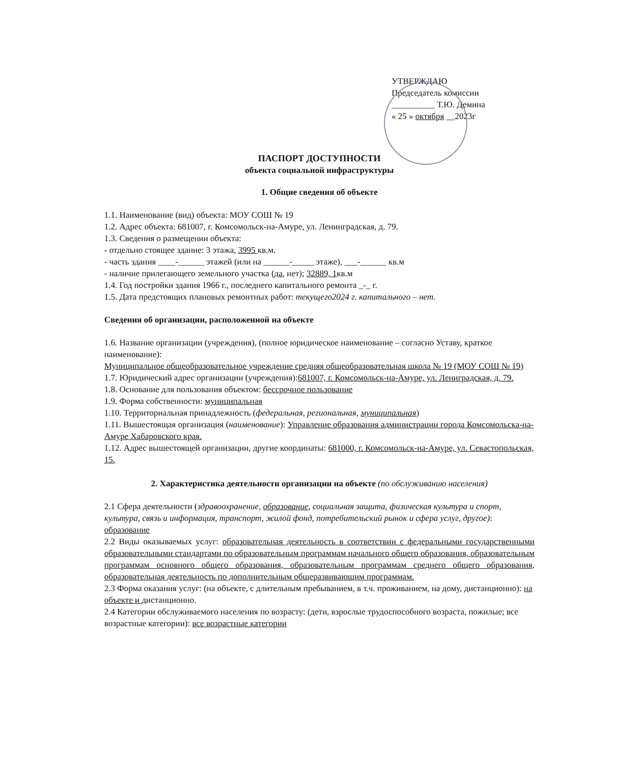УТВЕРЖДАЮ
Председатель комиссии
__________ Т.Ю. Демина
« 25 » октября __2023г
ПАСПОРТ ДОСТУПНОСТИ
объекта социальной инфраструктуры
1. Общие сведения об объекте
1.1. Наименование (вид) объекта: МОУ СОШ № 19
1.2. Адрес объекта: 681007, г. Комсомольск-на-Амуре, ул. Ленинградская, д. 79.
1.3. Сведения о размещении объекта:
- отдельно стоящее здание: 3 этажа, 3995 кв.м.
- часть здания ____-______ этажей (или на ______-_____ этаже), ___-______ кв.м
- наличие прилегающего земельного участка (да, нет); 32889, 1кв.м
1.4. Год постройки здания 1966 г., последнего капитального ремонта _-_ г.
1.5. Дата предстоящих плановых ремонтных работ: текущего2024 г. капитального – нет.
Сведения об организации, расположенной на объекте
1.6. Название организации (учреждения), (полное юридическое наименование – согласно Уставу, краткое наименование):
Муниципальное общеобразовательное учреждение средняя общеобразовательная школа № 19 (МОУ СОШ № 19)
1.7. Юридический адрес организации (учреждения):681007, г. Комсомольск-на-Амуре, ул. Лениградская, д. 79.
1.8. Основание для пользования объектом: бессрочное пользование
1.9. Форма собственности: муниципальная
1.10. Территориальная принадлежность (федеральная, региональная, муниципальная)
1.11. Вышестоящая организация (наименование): Управление образования администрации города Комсомольска-на-Амуре Хабаровского края.
1.12. Адрес вышестоящей организации, другие координаты: 681000, г. Комсомольск-на-Амуре, ул. Севастопольская, 15.
2. Характеристика деятельности организации на объекте (по обслуживанию населения)
2.1 Сфера деятельности (здравоохранение, образование, социальная защита, физическая культура и спорт, культура, связь и информация, транспорт, жилой фонд, потребительский рынок и сфера услуг, другое): образование
2.2 Виды оказываемых услуг: образовательная деятельность в соответствии с федеральными государственными образовательными стандартами по образовательным программам начального общего образования, образовательным программам основного общего образования, образовательным программам среднего общего образования, образовательная деятельность по дополнительным общеразвивающим программам.
2.3 Форма оказания услуг: (на объекте, с длительным пребыванием, в т.ч. проживанием, на дому, дистанционно): на объекте и дистанционно.
2.4 Категории обслуживаемого населения по возрасту: (дети, взрослые трудоспособного возраста, пожилые; все возрастные категории): все возрастные категории